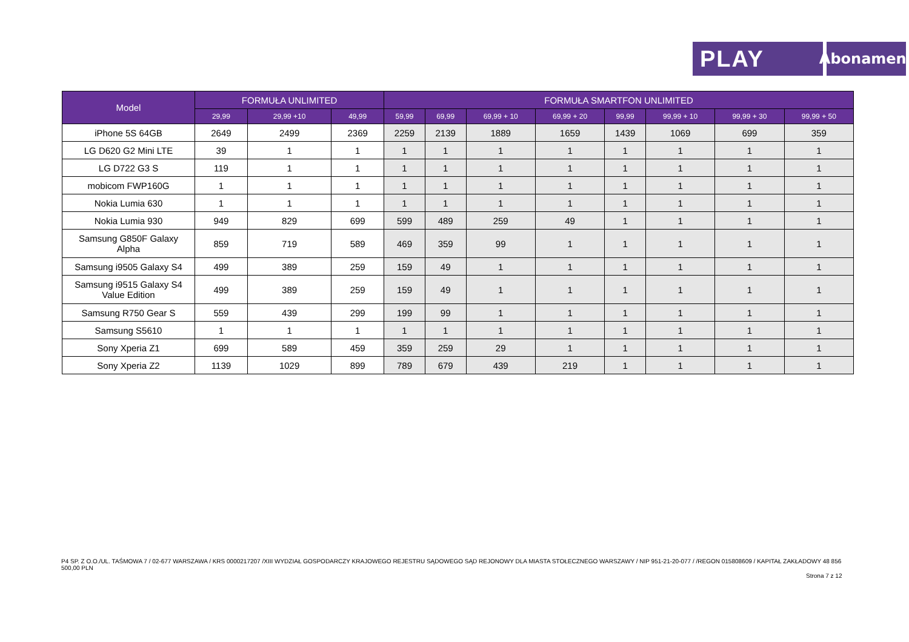PLAY
Abonament
| Model | FORMUŁA UNLIMITED | | | FORMUŁA SMARTFON UNLIMITED | | | | | | | |
| --- | --- | --- | --- | --- | --- | --- | --- | --- | --- | --- | --- |
| | 29,99 | 29,99 +10 | 49,99 | 59,99 | 69,99 | 69,99 + 10 | 69,99 + 20 | 99,99 | 99,99 + 10 | 99,99 + 30 | 99,99 + 50 |
| iPhone 5S 64GB | 2649 | 2499 | 2369 | 2259 | 2139 | 1889 | 1659 | 1439 | 1069 | 699 | 359 |
| LG D620 G2 Mini LTE | 39 | 1 | 1 | 1 | 1 | 1 | 1 | 1 | 1 | 1 | 1 |
| LG D722 G3 S | 119 | 1 | 1 | 1 | 1 | 1 | 1 | 1 | 1 | 1 | 1 |
| mobicom FWP160G | 1 | 1 | 1 | 1 | 1 | 1 | 1 | 1 | 1 | 1 | 1 |
| Nokia Lumia 630 | 1 | 1 | 1 | 1 | 1 | 1 | 1 | 1 | 1 | 1 | 1 |
| Nokia Lumia 930 | 949 | 829 | 699 | 599 | 489 | 259 | 49 | 1 | 1 | 1 | 1 |
| Samsung G850F Galaxy Alpha | 859 | 719 | 589 | 469 | 359 | 99 | 1 | 1 | 1 | 1 | 1 |
| Samsung i9505 Galaxy S4 | 499 | 389 | 259 | 159 | 49 | 1 | 1 | 1 | 1 | 1 | 1 |
| Samsung i9515 Galaxy S4 Value Edition | 499 | 389 | 259 | 159 | 49 | 1 | 1 | 1 | 1 | 1 | 1 |
| Samsung R750 Gear S | 559 | 439 | 299 | 199 | 99 | 1 | 1 | 1 | 1 | 1 | 1 |
| Samsung S5610 | 1 | 1 | 1 | 1 | 1 | 1 | 1 | 1 | 1 | 1 | 1 |
| Sony Xperia Z1 | 699 | 589 | 459 | 359 | 259 | 29 | 1 | 1 | 1 | 1 | 1 |
| Sony Xperia Z2 | 1139 | 1029 | 899 | 789 | 679 | 439 | 219 | 1 | 1 | 1 | 1 |
P4 SP. Z O.O./UL. TAŚMOWA 7 / 02-677 WARSZAWA / KRS 0000217207 /XIII WYDZIAŁ GOSPODARCZY KRAJOWEGO REJESTRU SĄDOWEGO SĄD REJONOWY DLA MIASTA STOŁECZNEGO WARSZAWY / NIP 951-21-20-077 / /REGON 015808609 / KAPITAŁ ZAKŁADOWY 48 856 500,00 PLN
Strona 7 z 12